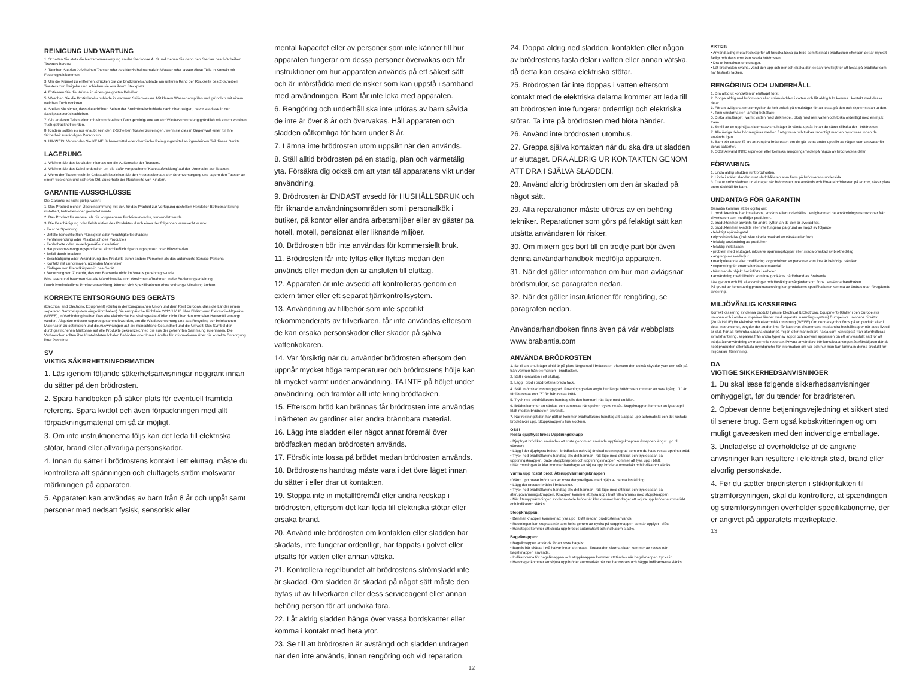REINIGUNG UND WARTUNG
1. Schalten Sie stets die Netzstromversorgung an der Steckdose AUS und ziehen Sie dann den Stecker des 2-Scheiben Toasters heraus.
2. Tauchen Sie den 2-Scheiben Toaster oder das Netzkabel niemals in Wasser oder lassen diese Teile in Kontakt mit Feuchtigkeit kommen.
3. Um die Krümel zu entfernen, drücken Sie die Brotkrümelschublade am unteren Rand der Rückseite des 2-Scheiben Toasters zur Freigabe und schieben sie aus ihrem Steckplatz.
4. Entleeren Sie die Krümel in einen geeigneten Behälter.
5. Waschen Sie die Brotkrümelschublade in warmem Seifenwasser. Mit klarem Wasser abspülen und gründlich mit einem weichen Tuch trocknen.
6. Stellen Sie sicher, dass die erhöhten Seiten der Brotkrümelschublade nach oben zeigen, bevor sie diese in den Steckplatz zurückschieben.
7. Alle anderen Teile sollten mit einem feuchten Tuch gereinigt und vor der Wiederverwendung gründlich mit einem weichen Tuch getrocknet werden.
8. Kindern sollten es nur erlaubt sein den 2-Scheiben Toaster zu reinigen, wenn sie dies in Gegenwart einer für ihre Sicherheit zuständigen Person tun.
9. HINWEIS: Verwenden Sie KEINE Scheuermittel oder chemische Reinigungsmittel an irgendeinem Teil dieses Geräts.
LAGERUNG
1. Wickeln Sie das Netzkabel niemals um die Außenseite der Toasters.
2. Wickeln Sie das Kabel ordentlich um die dafür vorgesehene 'Kabelaufwicklung' auf der Unterseite der Toasters.
3. Wenn der Toaster nicht in Gebrauch ist ziehen Sie den Netzstecker aus der Stromversorgung und lagern den Toaster an einem trockenen und sicheren Ort, außerhalb der Reichweite von Kindern.
GARANTIE-AUSSCHLÜSSE
Die Garantie ist nicht gültig, wenn:
1. Das Produkt nicht in Übereinstimmung mit der, für das Produkt zur Verfügung gestellten Hersteller-Betriebsanleitung, installiert, betrieben oder gewartet wurde.
2. Das Produkt für andere, als die vorgesehene Funktionszwecke, verwendet wurde.
3. Die Beschädigung oder Fehlfunktion des Produktes durch eines der folgenden verursacht wurde:
• Falsche Spannung
• Unfälle (einschließlich Flüssigkeit oder Feuchtigkeitsschäden)
• Fehlanwendung oder Missbrauch des Produktes
• Fehlerhafte oder unsachgemäße Installation
• Hauptstromversorgungsprobleme, einschließlich Spannungsspitzen oder Blitzschaden
• Befall durch Insekten
• Beschädigung oder Veränderung des Produkts durch andere Personen als das autorisierte Service-Personal
• Kontakt mit unnormalen, ätzenden Materialien
• Einfügen von Fremdkörpern in das Gerät
• Benutzung von Zubehör, das von Brabantia nicht im Voraus genehmigt wurde
Bitte lesen und beachten Sie alle Warnhinweise und Vorsichtsmaßnahmen in der Bedienungsanleitung.
Durch kontinuierliche Produktentwicklung, können sich Spezifikationen ohne vorherige Mitteilung ändern.
KORREKTE ENTSORGUNG DES GERÄTS
(Electrical and Electronic Equipment) (Gültig in der Europäischen Union und dem Rest Europas, dass die Länder einem separaten Sammelsystem eingeführt haben) Die europäische Richtlinie 2012/19/UE über Elektro-und Elektronik-Altgeräte (WEEE), in Verbindung bleiben Das alte elektrische Haushaltsgeräte dürfen nicht über den normalen Hausmüll entsorgt werden. Altgeräte müssen separat gesammelt werden, um die Wiederverwertung und das Recycling der beinhalteten Materialien zu optimieren und die Auswirkungen auf die menschliche Gesundheit und die Umwelt. Das Symbol der durchgestrichenen Mülltonne auf alle Produkte gekennzeichnet, die aus der getrennten Sammlung zu erinnern. Die Verbraucher sollten ihre Kontaktdaten lokalen Behörden oder Ihren Händler für Informationen über die korrekte Entsorgung ihrer Produkte.
SV
VIKTIG SÄKERHETSINFORMATION
1. Läs igenom följande säkerhetsanvisningar noggrant innan du sätter på den brödrosten.
2. Spara handboken på säker plats för eventuell framtida referens. Spara kvittot och även förpackningen med allt förpackningsmaterial om så är möjligt.
3. Om inte instruktionerna följs kan det leda till elektriska stötar, brand eller allvarliga personskador.
4. Innan du sätter i brödrostens kontakt i ett eluttag, måste du kontrollera att spänningen och eluttagets ström motsvarar märkningen på apparaten.
5. Apparaten kan användas av barn från 8 år och uppåt samt personer med nedsatt fysisk, sensorisk eller
mental kapacitet eller av personer som inte känner till hur apparaten fungerar om dessa personer övervakas och får instruktioner om hur apparaten används på ett säkert sätt och är införstådda med de risker som kan uppstå i samband med användningen. Barn får inte leka med apparaten.
6. Rengöring och underhåll ska inte utföras av barn såvida de inte är över 8 år och övervakas. Håll apparaten och sladden oåtkomliga för barn under 8 år.
7. Lämna inte brödrosten utom uppsikt när den används.
8. Ställ alltid brödrosten på en stadig, plan och värmetålig yta. Försäkra dig också om att ytan tål apparatens vikt under användning.
9. Brödrosten är ENDAST avsedd för HUSHÅLLSBRUK och för liknande användningsområden som i personalkök i butiker, på kontor eller andra arbetsmiljöer eller av gäster på hotell, motell, pensionat eller liknande miljöer.
10. Brödrosten bör inte användas för kommersiellt bruk.
11. Brödrosten får inte lyftas eller flyttas medan den används eller medan den är ansluten till eluttag.
12. Apparaten är inte avsedd att kontrolleras genom en extern timer eller ett separat fjärrkontrollsystem.
13. Användning av tillbehör som inte specifikt rekommenderats av tillverkaren, får inte användas eftersom de kan orsaka personskador eller skador på själva vattenkokaren.
14. Var försiktig när du använder brödrosten eftersom den uppnår mycket höga temperaturer och brödrostens hölje kan bli mycket varmt under användning. TA INTE på höljet under användning, och framför allt inte kring brödfacken.
15. Eftersom bröd kan brännas får brödrosten inte användas i närheten av gardiner eller andra brännbara material.
16. Lägg inte sladden eller något annat föremål över brödfacken medan brödrosten används.
17. Försök inte lossa på brödet medan brödrosten används.
18. Brödrostens handtag måste vara i det övre läget innan du sätter i eller drar ut kontakten.
19. Stoppa inte in metallföremål eller andra redskap i brödrosten, eftersom det kan leda till elektriska stötar eller orsaka brand.
20. Använd inte brödrosten om kontakten eller sladden har skadats, inte fungerar ordentligt, har tappats i golvet eller utsatts för vatten eller annan vätska.
21. Kontrollera regelbundet att brödrostens strömsladd inte är skadad. Om sladden är skadad på något sätt måste den bytas ut av tillverkaren eller dess serviceagent eller annan behörig person för att undvika fara.
22. Låt aldrig sladden hänga över vassa bordskanter eller komma i kontakt med heta ytor.
23. Se till att brödrosten är avstängd och sladden utdragen när den inte används, innan rengöring och vid reparation.
12
24. Doppa aldrig ned sladden, kontakten eller någon av brödrostens fasta delar i vatten eller annan vätska, då detta kan orsaka elektriska stötar.
25. Brödrosten får inte doppas i vatten eftersom kontakt med de elektriska delarna kommer att leda till att brödrosten inte fungerar ordentligt och elektriska stötar. Ta inte på brödrosten med blöta händer.
26. Använd inte brödrosten utomhus.
27. Greppa själva kontakten när du ska dra ut sladden ur eluttaget. DRA ALDRIG UR KONTAKTEN GENOM ATT DRA I SJÄLVA SLADDEN.
28. Använd aldrig brödrosten om den är skadad på något sätt.
29. Alla reparationer måste utföras av en behörig tekniker. Reparationer som görs på felaktigt sätt kan utsätta användaren för risker.
30. Om mixern ges bort till en tredje part bör även denna användarhandbok medfölja apparaten.
31. När det gäller information om hur man avlägsnar brödsmulor, se paragrafen nedan.
32. När det gäller instruktioner för rengöring, se paragrafen nedan.
Användarhandboken finns även på vår webbplats www.brabantia.com
ANVÄNDA BRÖDROSTEN
1. Se till att smulträget alltid är på plats längst ned i brödrosten eftersom den också skyddar ytan den står på från värmen från elementen i brödfacken.
2. Sätt i kontakten i ett eluttag.
3. Lägg i bröd i brödrostens breda fack.
4. Ställ in önskad rostningsgrad. Rostningsgraden avgör hur länge brödrosten kommer att vara igång. "1" är för lätt rostat och "7" för hårt rostat bröd.
5. Tryck ned brödhållarens handtag tills den hamnar i rätt läge med ett klick.
6. Brödet kommer att sänkas och centreras när spaken trycks nedåt. Stoppknappen kommer att lysa upp i blått medan brödrosten används.
7. När rostningstiden har gått ut kommer brödhållarens handtag att släppas upp automatiskt och det rostade brödet åker upp. Stoppknappens ljus slocknar.
OBS!
Rosta djupfryst bröd: Upptiningsknapp
• Djupfryst bröd kan användas att rosta genom att använda upptiningsknappen (knappen längst upp till vänster).
• Lägg i det djupfrysta brödet i brödfacket och välj önskad rostningsgrad som om du hade rostat upptinat bröd.
• Tryck ned brödhållarens handtag tills det hamnar i rätt läge med ett klick och tryck sedan på upptiningsknappen. Både stoppknappen och upptiningsknappen kommer att lysa upp i blått.
• När rostningen är klar kommer handtaget att skjuta upp brödet automatiskt och indikatorn släcks.
Värma upp rostat bröd: Återuppvärmningsknappen
• Värm upp rostat bröd utan att rosta det ytterligare med hjälp av denna inställning.
• Lägg det rostade brödet i brödfacket.
• Tryck ned brödhållarens handtag tills det hamnar i rätt läge med ett klick och tryck sedan på återuppvärmningsknappen. Knappen kommer att lysa upp i blått tillsammans med stoppknappen.
• När återuppvärmningen av det rostade brödet är klar kommer handtaget att skjuta upp brödet automatiskt och indikatorn släcks.
Stoppknappen:
• Den här knappen kommer att lysa upp i blått medan brödrosten används.
• Rostningen kan stoppas när som helst genom att trycka på stoppknappen som är upplyst i blått.
• Handtaget kommer att skjuta upp brödet automatiskt och indikatorn släcks.
Bagelknappen:
• Bagelknappen används för att rosta bagels:
• Bagels bör skäras i två halvor innan de rostas. Endast den skurna sidan kommer att rostas när bagelknappen används.
• Indikatorerna för bagelknappen och stoppknappen kommer att tändas när bagelknappen trycks in.
• Handtaget kommer att skjuta upp brödet automatiskt när det har rostats och bägge indikatorerna släcks.
VIKTIGT:
• Använd aldrig metallredskap för att försöka lossa på bröd som fastnat i brödfacken eftersom det är mycket farligt och dessutom kan skada brödrosten.
• Dra ut kontakten ur eluttaget.
• Låt brödrosten svalna, vänd den upp och ner och skaka den sedan försiktigt för att lossa på brödbitar som har fastnat i facken.
RENGÖRING OCH UNDERHÅLL
1. Dra alltid ut kontakten ur eluttaget först.
2. Doppa aldrig ned brödrosten eller strömsladden i vatten och låt aldrig fukt komma i kontakt med dessa delar.
3. För att avlägsna smulor trycker du helt enkelt på smulträget för att lossa på den och skjuter sedan ut den.
4. Töm smulorna i en lämplig behållare.
5. Diska smulträget i varmt vatten med diskmedel. Skölj med rent vatten och torka ordentligt med en mjuk trasa.
6. Se till att de upphöjda sidorna av smulträget är vända uppåt innan du sätter tillbaka det i brödrosten.
7. Alla övriga delar bör rengöras med en fuktig trasa och torkas ordentligt med en mjuk trasa innan de används igen.
8. Barn bör endast få lov att rengöra brödrosten om de gör detta under uppsikt av någon som ansvarar för deras säkerhet.
9. OBS! Använd INTE slipmedel eller kemiska rengöringsmedel på någon av brödrostens delar.
FÖRVARING
1. Linda aldrig sladden runt brödrosten.
2. Linda i stället sladden runt sladdhållaren som finns på brödrostens undersida.
3. Dra ut strömsladden ur eluttaget när brödrosten inte används och förvara brödrosten på en torr, säker plats utom räckhåll för barn.
UNDANTAG FÖR GARANTIN
Garantin kommer att bli ogiltig om:
1. produkten inte har installerats, använts eller underhållits i enlighet med de användningsinstruktioner från tillverkaren som medföljer produkten.
2. produkten har använts för andra syften än de den är avsedd för.
3. produkten har skadats eller inte fungerar på grund av något av följande:
• felaktigt spänningstal
• olyckshändelse (inklusive skada orsakad av vätska eller fukt)
• felaktig användning av produkten
• felaktig installation
• problem med eluttaget, inklusive spänningstoppar eller skada orsakad av blixtnedslag
• angrepp av skadedjur
• manipulerande eller modifiering av produkten av personer som inte är behöriga tekniker
• exponering för onormalt frätande material
• främmande objekt har införts i enheten
• användning med tillbehör som inte godkänts på förhand av Brabantia
Läs igenom och följ alla varningar och försiktighetsåtgärder som finns i användarhandboken.
På grund av kontinuerlig produktutveckling kan produktens specifikationer komma att ändras utan föregående avisering.
MILJÖVÄNLIG KASSERING
Korrekt kassering av denna produkt (Waste Electrical & Electronic Equipment) (Gäller i den Europeiska unionen och i andra europeiska länder med separata insamlingssystem) Europeiska unionens direktiv (2012/19/UE) för elektrisk och elektronisk utrustning (WEEE) Om denna symbol finns på en produkt eller i dess instruktioner, betyder det att den inte får kasseras tillsammans med andra hushållssopor när dess livstid är slut. För att förhindra sådana skador på miljön eller människors hälsa som kan uppstå från okontrollerad avfallshantering, separera från andra typer av sopor och återvinn apparaten på ett ansvarsfullt sätt för att stödja återanvändning av materiella resurser. Privata användare bör kontakta antingen återförsäljaren där de köpt produkten eller lokala myndigheter för information om var och hur man kan lämna in denna produkt för miljösäker återvinning.
DA
VIGTIGE SIKKERHEDSANVISNINGER
1. Du skal læse følgende sikkerhedsanvisninger omhyggeligt, før du tænder for brødristeren.
2. Opbevar denne betjeningsvejledning et sikkert sted til senere brug. Gem også købskvitteringen og om muligt gaveæsken med den indvendige emballage.
3. Undladelse af overholdelse af de angivne anvisninger kan resultere i elektrisk stød, brand eller alvorlig personskade.
4. Før du sætter brødristeren i stikkontakten til strømforsyningen, skal du kontrollere, at spændingen og strømforsyningen overholder specifikationerne, der er angivet på apparatets mærkeplade.
13